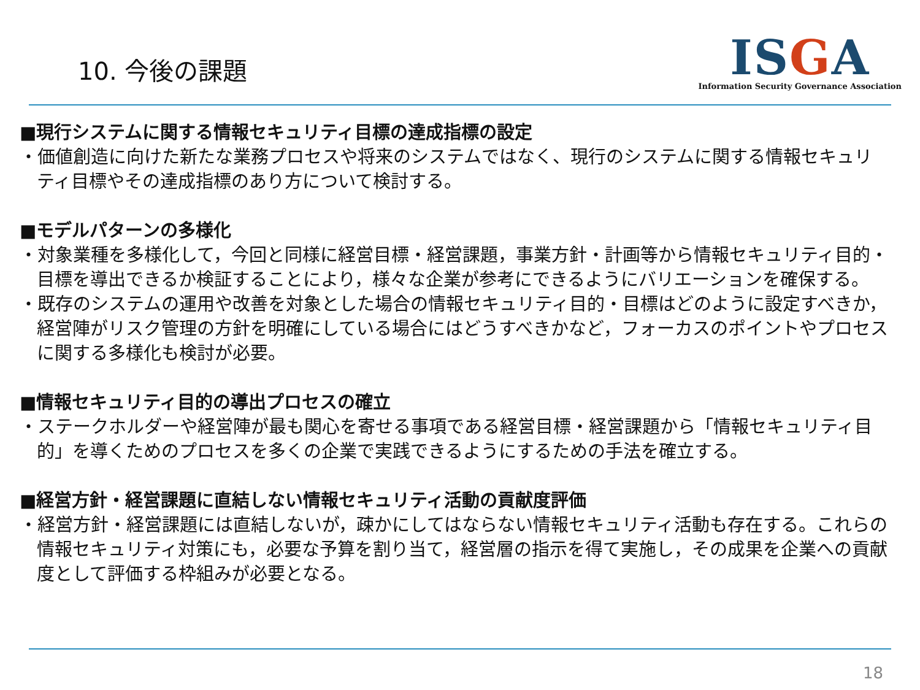10. 今後の課題
ISGA
Information Security Governance Association
■現行システムに関する情報セキュリティ目標の達成指標の設定
・価値創造に向けた新たな業務プロセスや将来のシステムではなく、現行のシステムに関する情報セキュリティ目標やその達成指標のあり方について検討する。
■モデルパターンの多様化
・対象業種を多様化して，今回と同様に経営目標・経営課題，事業方針・計画等から情報セキュリティ目的・目標を導出できるか検証することにより，様々な企業が参考にできるようにバリエーションを確保する。
・既存のシステムの運用や改善を対象とした場合の情報セキュリティ目的・目標はどのように設定すべきか，経営陣がリスク管理の方針を明確にしている場合にはどうすべきかなど，フォーカスのポイントやプロセスに関する多様化も検討が必要。
■情報セキュリティ目的の導出プロセスの確立
・ステークホルダーや経営陣が最も関心を寄せる事項である経営目標・経営課題から「情報セキュリティ目的」を導くためのプロセスを多くの企業で実践できるようにするための手法を確立する。
■経営方針・経営課題に直結しない情報セキュリティ活動の貢献度評価
・経営方針・経営課題には直結しないが，疎かにしてはならない情報セキュリティ活動も存在する。これらの情報セキュリティ対策にも，必要な予算を割り当て，経営層の指示を得て実施し，その成果を企業への貢献度として評価する枠組みが必要となる。
18